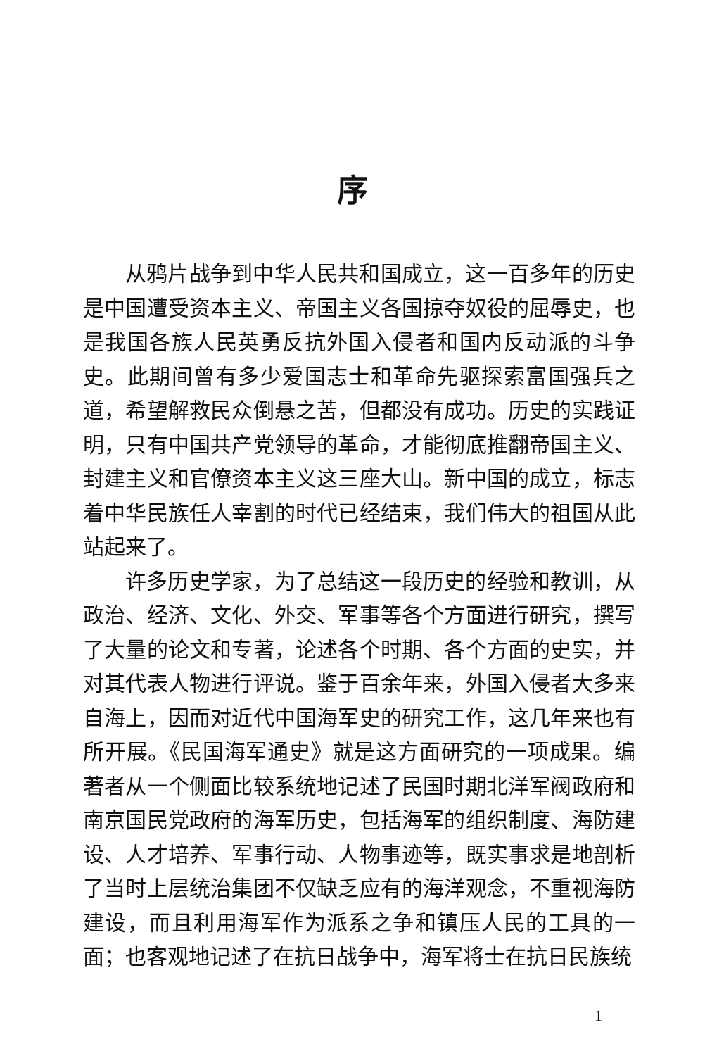序
从鸦片战争到中华人民共和国成立，这一百多年的历史是中国遭受资本主义、帝国主义各国掠夺奴役的屈辱史，也是我国各族人民英勇反抗外国入侵者和国内反动派的斗争史。此期间曾有多少爱国志士和革命先驱探索富国强兵之道，希望解救民众倒悬之苦，但都没有成功。历史的实践证明，只有中国共产党领导的革命，才能彻底推翻帝国主义、封建主义和官僚资本主义这三座大山。新中国的成立，标志着中华民族任人宰割的时代已经结束，我们伟大的祖国从此站起来了。
许多历史学家，为了总结这一段历史的经验和教训，从政治、经济、文化、外交、军事等各个方面进行研究，撰写了大量的论文和专著，论述各个时期、各个方面的史实，并对其代表人物进行评说。鉴于百余年来，外国入侵者大多来自海上，因而对近代中国海军史的研究工作，这几年来也有所开展。《民国海军通史》就是这方面研究的一项成果。编著者从一个侧面比较系统地记述了民国时期北洋军阀政府和南京国民党政府的海军历史，包括海军的组织制度、海防建设、人才培养、军事行动、人物事迹等，既实事求是地剖析了当时上层统治集团不仅缺乏应有的海洋观念，不重视海防建设，而且利用海军作为派系之争和镇压人民的工具的一面；也客观地记述了在抗日战争中，海军将士在抗日民族统
1